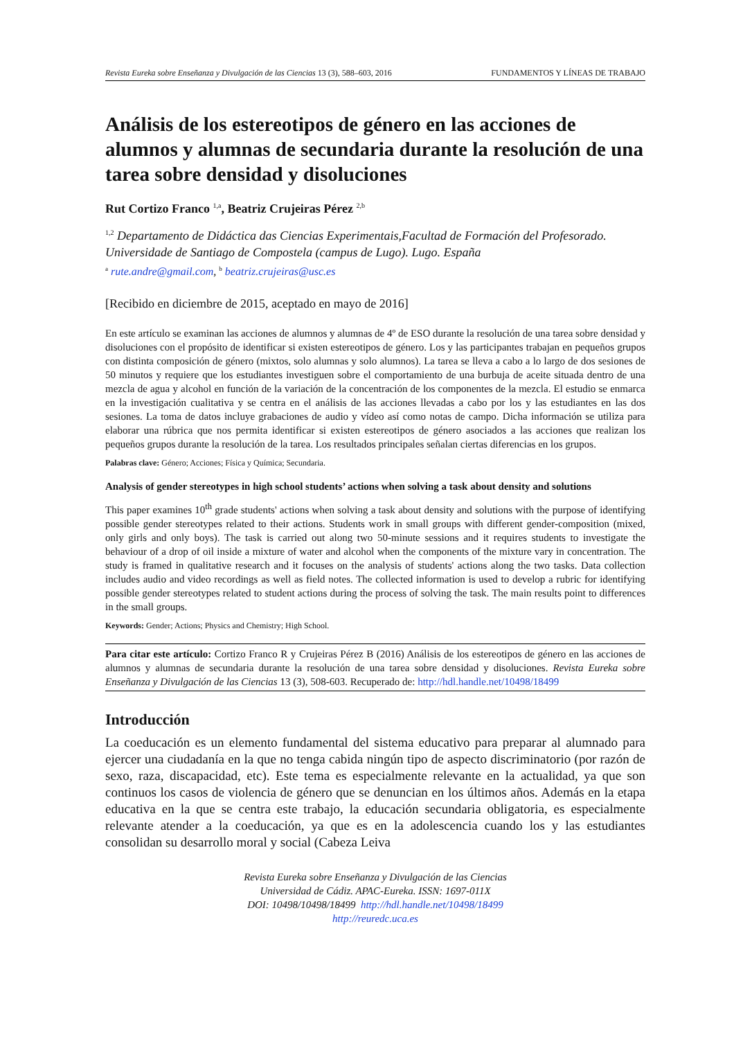Revista Eureka sobre Enseñanza y Divulgación de las Ciencias 13 (3), 588–603, 2016 FUNDAMENTOS Y LÍNEAS DE TRABAJO
Análisis de los estereotipos de género en las acciones de alumnos y alumnas de secundaria durante la resolución de una tarea sobre densidad y disoluciones
Rut Cortizo Franco <sup>1,a</sup>, Beatriz Crujeiras Pérez <sup>2,b</sup>
<sup>1,2</sup> Departamento de Didáctica das Ciencias Experimentais,Facultad de Formación del Profesorado. Universidade de Santiago de Compostela (campus de Lugo). Lugo. España
<sup>a</sup> rute.andre@gmail.com, <sup>b</sup> beatriz.crujeiras@usc.es
[Recibido en diciembre de 2015, aceptado en mayo de 2016]
En este artículo se examinan las acciones de alumnos y alumnas de 4º de ESO durante la resolución de una tarea sobre densidad y disoluciones con el propósito de identificar si existen estereotipos de género. Los y las participantes trabajan en pequeños grupos con distinta composición de género (mixtos, solo alumnas y solo alumnos). La tarea se lleva a cabo a lo largo de dos sesiones de 50 minutos y requiere que los estudiantes investiguen sobre el comportamiento de una burbuja de aceite situada dentro de una mezcla de agua y alcohol en función de la variación de la concentración de los componentes de la mezcla. El estudio se enmarca en la investigación cualitativa y se centra en el análisis de las acciones llevadas a cabo por los y las estudiantes en las dos sesiones. La toma de datos incluye grabaciones de audio y vídeo así como notas de campo. Dicha información se utiliza para elaborar una rúbrica que nos permita identificar si existen estereotipos de género asociados a las acciones que realizan los pequeños grupos durante la resolución de la tarea. Los resultados principales señalan ciertas diferencias en los grupos.
Palabras clave: Género; Acciones; Física y Química; Secundaria.
Analysis of gender stereotypes in high school students’ actions when solving a task about density and solutions
This paper examines 10<sup>th</sup> grade students' actions when solving a task about density and solutions with the purpose of identifying possible gender stereotypes related to their actions. Students work in small groups with different gender-composition (mixed, only girls and only boys). The task is carried out along two 50-minute sessions and it requires students to investigate the behaviour of a drop of oil inside a mixture of water and alcohol when the components of the mixture vary in concentration. The study is framed in qualitative research and it focuses on the analysis of students' actions along the two tasks. Data collection includes audio and video recordings as well as field notes. The collected information is used to develop a rubric for identifying possible gender stereotypes related to student actions during the process of solving the task. The main results point to differences in the small groups.
Keywords: Gender; Actions; Physics and Chemistry; High School.
Para citar este artículo: Cortizo Franco R y Crujeiras Pérez B (2016) Análisis de los estereotipos de género en las acciones de alumnos y alumnas de secundaria durante la resolución de una tarea sobre densidad y disoluciones. Revista Eureka sobre Enseñanza y Divulgación de las Ciencias 13 (3), 508-603. Recuperado de: http://hdl.handle.net/10498/18499
Introducción
La coeducación es un elemento fundamental del sistema educativo para preparar al alumnado para ejercer una ciudadanía en la que no tenga cabida ningún tipo de aspecto discriminatorio (por razón de sexo, raza, discapacidad, etc). Este tema es especialmente relevante en la actualidad, ya que son continuos los casos de violencia de género que se denuncian en los últimos años. Además en la etapa educativa en la que se centra este trabajo, la educación secundaria obligatoria, es especialmente relevante atender a la coeducación, ya que es en la adolescencia cuando los y las estudiantes consolidan su desarrollo moral y social (Cabeza Leiva
Revista Eureka sobre Enseñanza y Divulgación de las Ciencias
Universidad de Cádiz. APAC-Eureka. ISSN: 1697-011X
DOI: 10498/10498/18499 http://hdl.handle.net/10498/18499
http://reuredc.uca.es